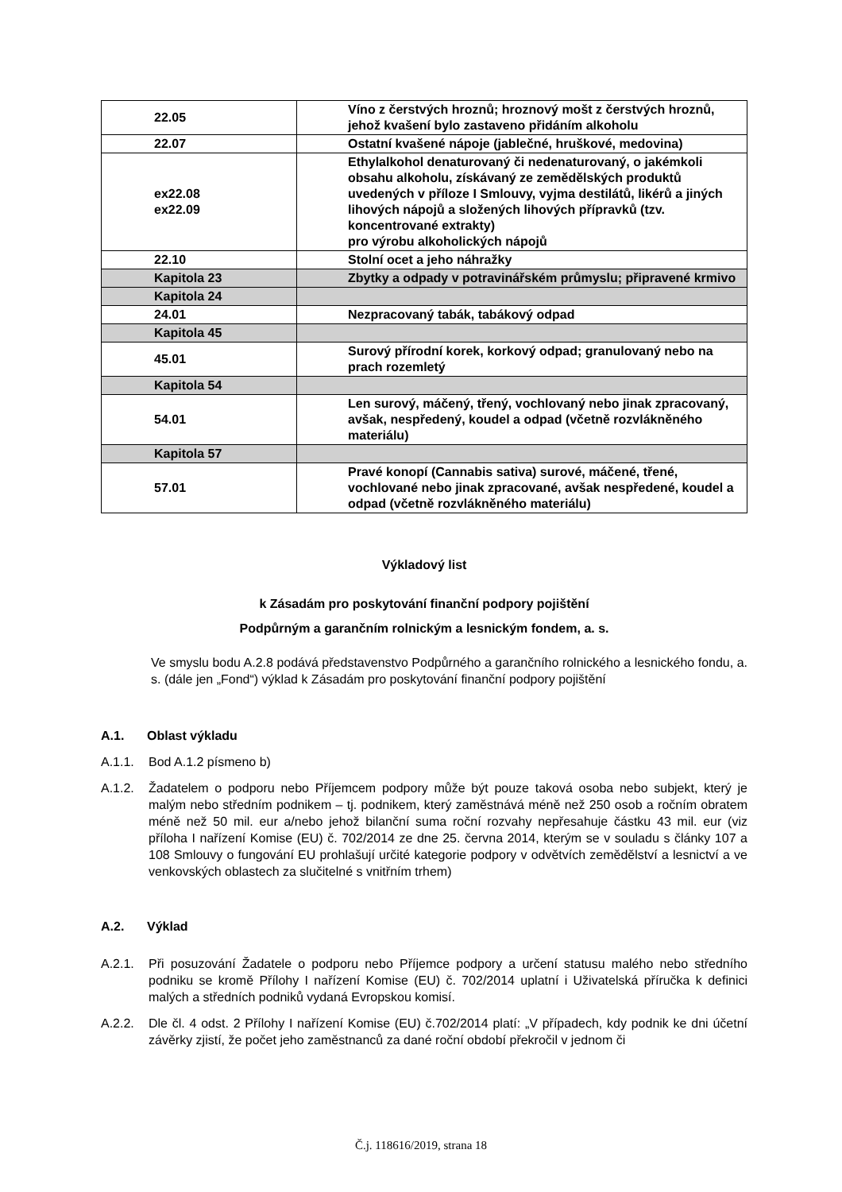| 22.05 | Víno z čerstvých hroznů; hroznový mošt z čerstvých hroznů, jehož kvašení bylo zastaveno přidáním alkoholu |
| 22.07 | Ostatní kvašené nápoje (jablečné, hruškové, medovina) |
| ex22.08 ex22.09 | Ethylalkohol denaturovaný či nedenaturovaný, o jakémkoli obsahu alkoholu, získávaný ze zemědělských produktů uvedených v příloze I Smlouvy, vyjma destilátů, likérů a jiných lihových nápojů a složených lihových přípravků (tzv. koncentrované extrakty) pro výrobu alkoholických nápojů |
| 22.10 | Stolní ocet a jeho náhražky |
| Kapitola 23 | Zbytky a odpady v potravinářském průmyslu; připravené krmivo |
| Kapitola 24 | |
| 24.01 | Nezpracovaný tabák, tabákový odpad |
| Kapitola 45 | |
| 45.01 | Surový přírodní korek, korkový odpad; granulovaný nebo na prach rozemletý |
| Kapitola 54 | |
| 54.01 | Len surový, máčený, třený, vochlovaný nebo jinak zpracovaný, avšak, nespředený, koudel a odpad (včetně rozvlákněného materiálu) |
| Kapitola 57 | |
| 57.01 | Pravé konopí (Cannabis sativa) surové, máčené, třené, vochlované nebo jinak zpracované, avšak nespředené, koudel a odpad (včetně rozvlákněného materiálu) |
Výkladový list
k Zásadám pro poskytování finanční podpory pojištění
Podpůrným a garančním rolnickým a lesnickým fondem, a. s.
Ve smyslu bodu A.2.8 podává představenstvo Podpůrného a garančního rolnického a lesnického fondu, a. s. (dále jen „Fond“) výklad k Zásadám pro poskytování finanční podpory pojištění
A.1. Oblast výkladu
A.1.1. Bod A.1.2 písmeno b)
A.1.2. Žadatelem o podporu nebo Příjemcem podpory může být pouze taková osoba nebo subjekt, který je malým nebo středním podnikem – tj. podnikem, který zaměstnává méně než 250 osob a ročním obratem méně než 50 mil. eur a/nebo jehož bilanční suma roční rozvahy nepřesahuje částku 43 mil. eur (viz příloha I nařízení Komise (EU) č. 702/2014 ze dne 25. června 2014, kterým se v souladu s články 107 a 108 Smlouvy o fungování EU prohlašují určité kategorie podpory v odvětvích zemědělství a lesnictví a ve venkovských oblastech za slučitelné s vnitřním trhem)
A.2. Výklad
A.2.1. Při posuzování Žadatele o podporu nebo Příjemce podpory a určení statusu malého nebo středního podniku se kromě Přílohy I nařízení Komise (EU) č. 702/2014 uplatní i Uživatelská příručka k definici malých a středních podniků vydaná Evropskou komisí.
A.2.2. Dle čl. 4 odst. 2 Přílohy I nařízení Komise (EU) č.702/2014 platí: „V případech, kdy podnik ke dni účetní závěrky zjistí, že počet jeho zaměstnanců za dané roční období překročil v jednom či
Č.j. 118616/2019, strana 18